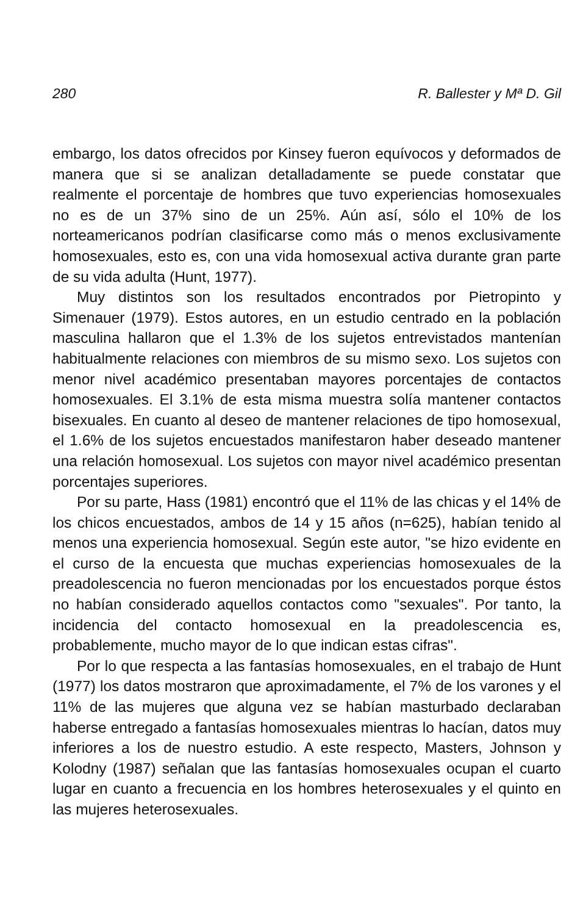280 R. Ballester y Mª D. Gil
embargo, los datos ofrecidos por Kinsey fueron equívocos y deformados de manera que si se analizan detalladamente se puede constatar que realmente el porcentaje de hombres que tuvo experiencias homosexuales no es de un 37% sino de un 25%. Aún así, sólo el 10% de los norteamericanos podrían clasificarse como más o menos exclusivamente homosexuales, esto es, con una vida homosexual activa durante gran parte de su vida adulta (Hunt, 1977).
Muy distintos son los resultados encontrados por Pietropinto y Simenauer (1979). Estos autores, en un estudio centrado en la población masculina hallaron que el 1.3% de los sujetos entrevistados mantenían habitualmente relaciones con miembros de su mismo sexo. Los sujetos con menor nivel académico presentaban mayores porcentajes de contactos homosexuales. El 3.1% de esta misma muestra solía mantener contactos bisexuales. En cuanto al deseo de mantener relaciones de tipo homosexual, el 1.6% de los sujetos encuestados manifestaron haber deseado mantener una relación homosexual. Los sujetos con mayor nivel académico presentan porcentajes superiores.
Por su parte, Hass (1981) encontró que el 11% de las chicas y el 14% de los chicos encuestados, ambos de 14 y 15 años (n=625), habían tenido al menos una experiencia homosexual. Según este autor, "se hizo evidente en el curso de la encuesta que muchas experiencias homosexuales de la preadolescencia no fueron mencionadas por los encuestados porque éstos no habían considerado aquellos contactos como "sexuales". Por tanto, la incidencia del contacto homosexual en la preadolescencia es, probablemente, mucho mayor de lo que indican estas cifras".
Por lo que respecta a las fantasías homosexuales, en el trabajo de Hunt (1977) los datos mostraron que aproximadamente, el 7% de los varones y el 11% de las mujeres que alguna vez se habían masturbado declaraban haberse entregado a fantasías homosexuales mientras lo hacían, datos muy inferiores a los de nuestro estudio. A este respecto, Masters, Johnson y Kolodny (1987) señalan que las fantasías homosexuales ocupan el cuarto lugar en cuanto a frecuencia en los hombres heterosexuales y el quinto en las mujeres heterosexuales.